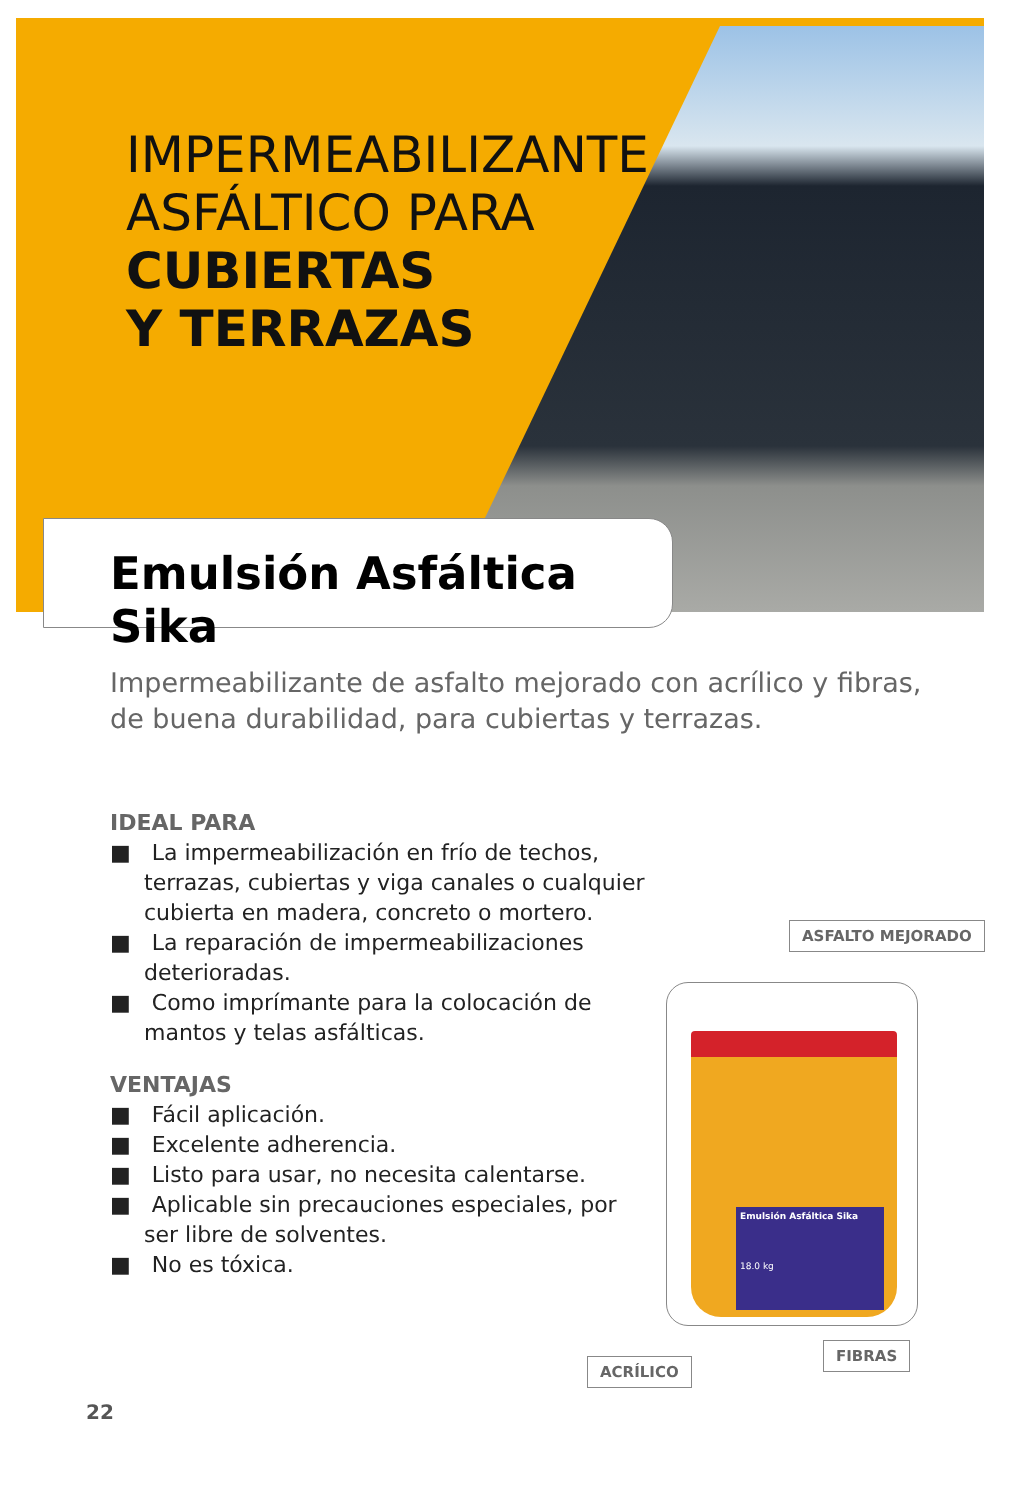IMPERMEABILIZANTE
ASFÁLTICO PARA
CUBIERTAS
Y TERRAZAS
Emulsión Asfáltica Sika
Impermeabilizante de asfalto mejorado con acrílico y fibras,
de buena durabilidad, para cubiertas y terrazas.
IDEAL PARA
■ La impermeabilización en frío de techos, terrazas, cubiertas y viga canales o cualquier cubierta en madera, concreto o mortero.
■ La reparación de impermeabilizaciones deterioradas.
■ Como imprímante para la colocación de mantos y telas asfálticas.
VENTAJAS
■ Fácil aplicación.
■ Excelente adherencia.
■ Listo para usar, no necesita calentarse.
■ Aplicable sin precauciones especiales, por ser libre de solventes.
■ No es tóxica.
ASFALTO MEJORADO
Emulsión Asfáltica Sika
18.0 kg
FIBRAS
ACRÍLICO
22